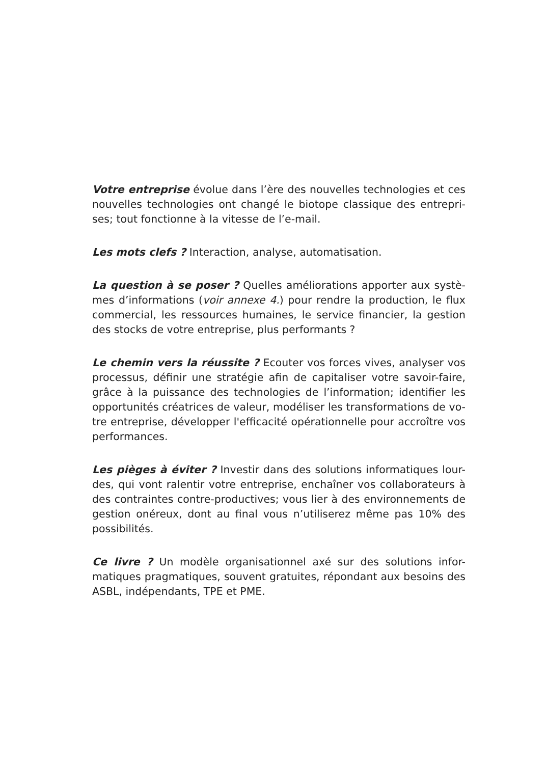Votre entreprise évolue dans l’ère des nouvelles technologies et ces nouvelles technologies ont changé le biotope classique des entrepri-ses; tout fonctionne à la vitesse de l’e-mail.
Les mots clefs ? Interaction, analyse, automatisation.
La question à se poser ? Quelles améliorations apporter aux systè-mes d’informations (voir annexe 4.) pour rendre la production, le flux commercial, les ressources humaines, le service financier, la gestion des stocks de votre entreprise, plus performants ?
Le chemin vers la réussite ? Ecouter vos forces vives, analyser vos processus, définir une stratégie afin de capitaliser votre savoir-faire, grâce à la puissance des technologies de l’information; identifier les opportunités créatrices de valeur, modéliser les transformations de vo-tre entreprise, développer l'efficacité opérationnelle pour accroître vos performances.
Les pièges à éviter ? Investir dans des solutions informatiques lour-des, qui vont ralentir votre entreprise, enchaîner vos collaborateurs à des contraintes contre-productives; vous lier à des environnements de gestion onéreux, dont au final vous n’utiliserez même pas 10% des possibilités.
Ce livre ? Un modèle organisationnel axé sur des solutions infor-matiques pragmatiques, souvent gratuites, répondant aux besoins des ASBL, indépendants, TPE et PME.